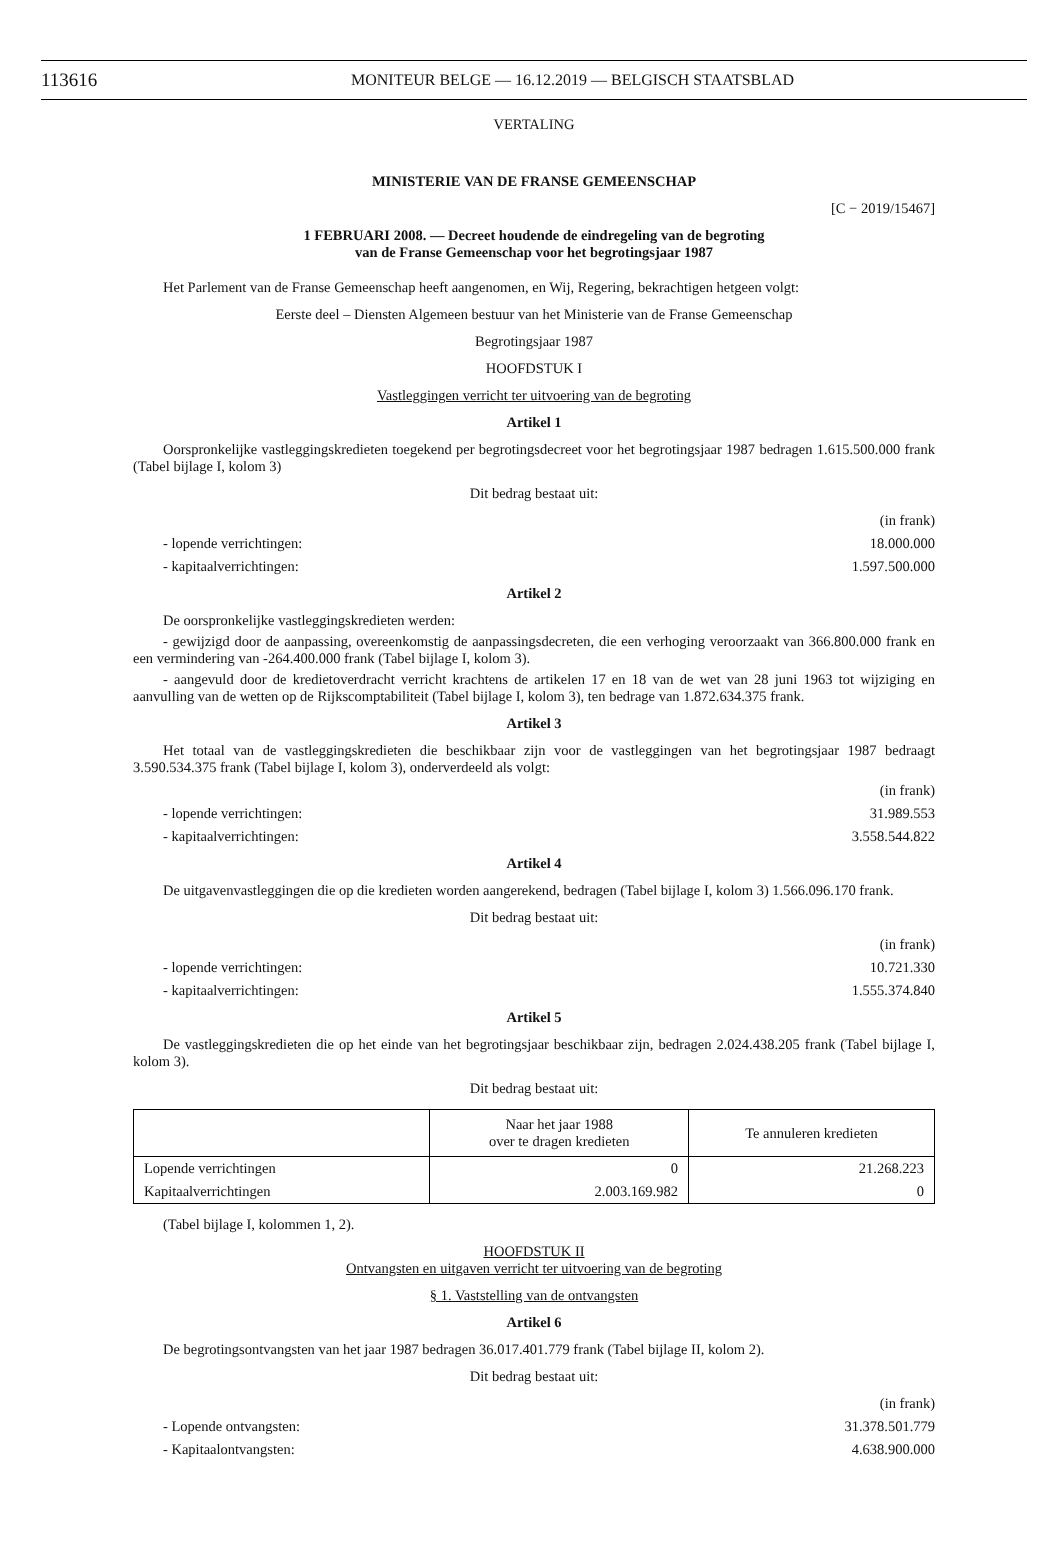113616 MONITEUR BELGE — 16.12.2019 — BELGISCH STAATSBLAD
VERTALING
MINISTERIE VAN DE FRANSE GEMEENSCHAP
[C − 2019/15467]
1 FEBRUARI 2008. — Decreet houdende de eindregeling van de begroting
van de Franse Gemeenschap voor het begrotingsjaar 1987
Het Parlement van de Franse Gemeenschap heeft aangenomen, en Wij, Regering, bekrachtigen hetgeen volgt:
Eerste deel – Diensten Algemeen bestuur van het Ministerie van de Franse Gemeenschap
Begrotingsjaar 1987
HOOFDSTUK I
Vastleggingen verricht ter uitvoering van de begroting
Artikel 1
Oorspronkelijke vastleggingskredieten toegekend per begrotingsdecreet voor het begrotingsjaar 1987 bedragen 1.615.500.000 frank (Tabel bijlage I, kolom 3)
Dit bedrag bestaat uit:
(in frank)
- lopende verrichtingen: 18.000.000
- kapitaalverrichtingen: 1.597.500.000
Artikel 2
De oorspronkelijke vastleggingskredieten werden:
- gewijzigd door de aanpassing, overeenkomstig de aanpassingsdecreten, die een verhoging veroorzaakt van 366.800.000 frank en een vermindering van -264.400.000 frank (Tabel bijlage I, kolom 3).
- aangevuld door de kredietoverdracht verricht krachtens de artikelen 17 en 18 van de wet van 28 juni 1963 tot wijziging en aanvulling van de wetten op de Rijkscomptabiliteit (Tabel bijlage I, kolom 3), ten bedrage van 1.872.634.375 frank.
Artikel 3
Het totaal van de vastleggingskredieten die beschikbaar zijn voor de vastleggingen van het begrotingsjaar 1987 bedraagt 3.590.534.375 frank (Tabel bijlage I, kolom 3), onderverdeeld als volgt:
(in frank)
- lopende verrichtingen: 31.989.553
- kapitaalverrichtingen: 3.558.544.822
Artikel 4
De uitgavenvastleggingen die op die kredieten worden aangerekend, bedragen (Tabel bijlage I, kolom 3) 1.566.096.170 frank.
Dit bedrag bestaat uit:
(in frank)
- lopende verrichtingen: 10.721.330
- kapitaalverrichtingen: 1.555.374.840
Artikel 5
De vastleggingskredieten die op het einde van het begrotingsjaar beschikbaar zijn, bedragen 2.024.438.205 frank (Tabel bijlage I, kolom 3).
Dit bedrag bestaat uit:
| | Naar het jaar 1988 over te dragen kredieten | Te annuleren kredieten |
| --- | --- | --- |
| Lopende verrichtingen | 0 | 21.268.223 |
| Kapitaalverrichtingen | 2.003.169.982 | 0 |
(Tabel bijlage I, kolommen 1, 2).
HOOFDSTUK II
Ontvangsten en uitgaven verricht ter uitvoering van de begroting
§ 1. Vaststelling van de ontvangsten
Artikel 6
De begrotingsontvangsten van het jaar 1987 bedragen 36.017.401.779 frank (Tabel bijlage II, kolom 2).
Dit bedrag bestaat uit:
(in frank)
- Lopende ontvangsten: 31.378.501.779
- Kapitaalontvangsten: 4.638.900.000